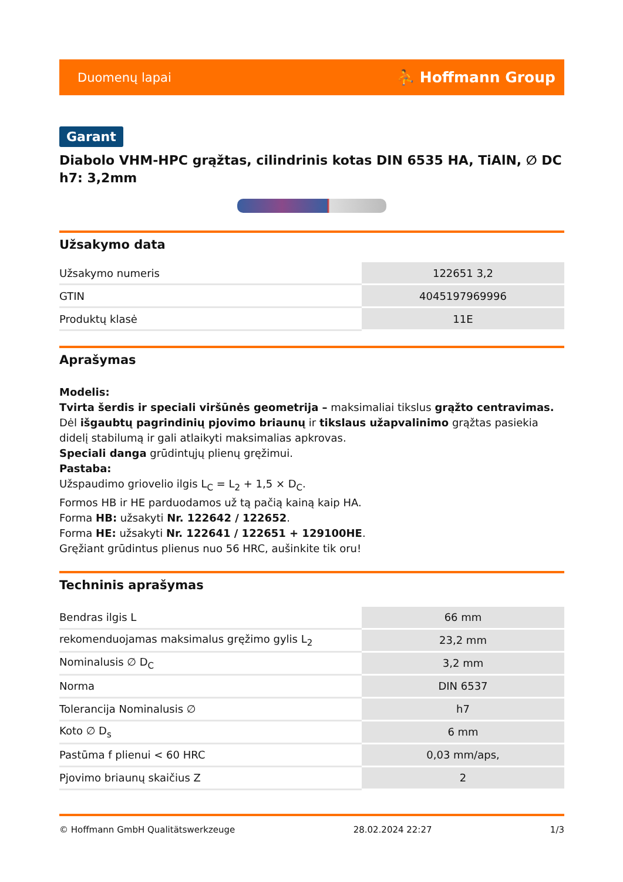Duomenų lapai ⛹ Hoffmann Group
Garant
Diabolo VHM-HPC grąžtas, cilindrinis kotas DIN 6535 HA, TiAlN, ∅ DC h7: 3,2mm
Užsakymo data
| Užsakymo numeris | 122651 3,2 |
| GTIN | 4045197969996 |
| Produktų klasė | 11E |
Aprašymas
Modelis:
Tvirta šerdis ir speciali viršūnės geometrija – maksimaliai tikslus grąžto centravimas. Dėl išgaubtų pagrindinių pjovimo briaunų ir tikslaus užapvalinimo grąžtas pasiekia didelį stabilumą ir gali atlaikyti maksimalias apkrovas.
Speciali danga grūdintųjų plienų gręžimui.
Pastaba:
Užspaudimo griovelio ilgis L<sub>C</sub> = L<sub>2</sub> + 1,5 × D<sub>C</sub>.
Formos HB ir HE parduodamos už tą pačią kainą kaip HA.
Forma HB: užsakyti Nr. 122642 / 122652.
Forma HE: užsakyti Nr. 122641 / 122651 + 129100HE.
Gręžiant grūdintus plienus nuo 56 HRC, aušinkite tik oru!
Techninis aprašymas
| Bendras ilgis L | 66 mm |
| rekomenduojamas maksimalus gręžimo gylis L<sub>2</sub> | 23,2 mm |
| Nominalusis ∅ D<sub>C</sub> | 3,2 mm |
| Norma | DIN 6537 |
| Tolerancija Nominalusis ∅ | h7 |
| Koto ∅ D<sub>s</sub> | 6 mm |
| Pastūma f plienui < 60 HRC | 0,03 mm/aps, |
| Pjovimo briaunų skaičius Z | 2 |
© Hoffmann GmbH Qualitätswerkzeuge 28.02.2024 22:27 1/3